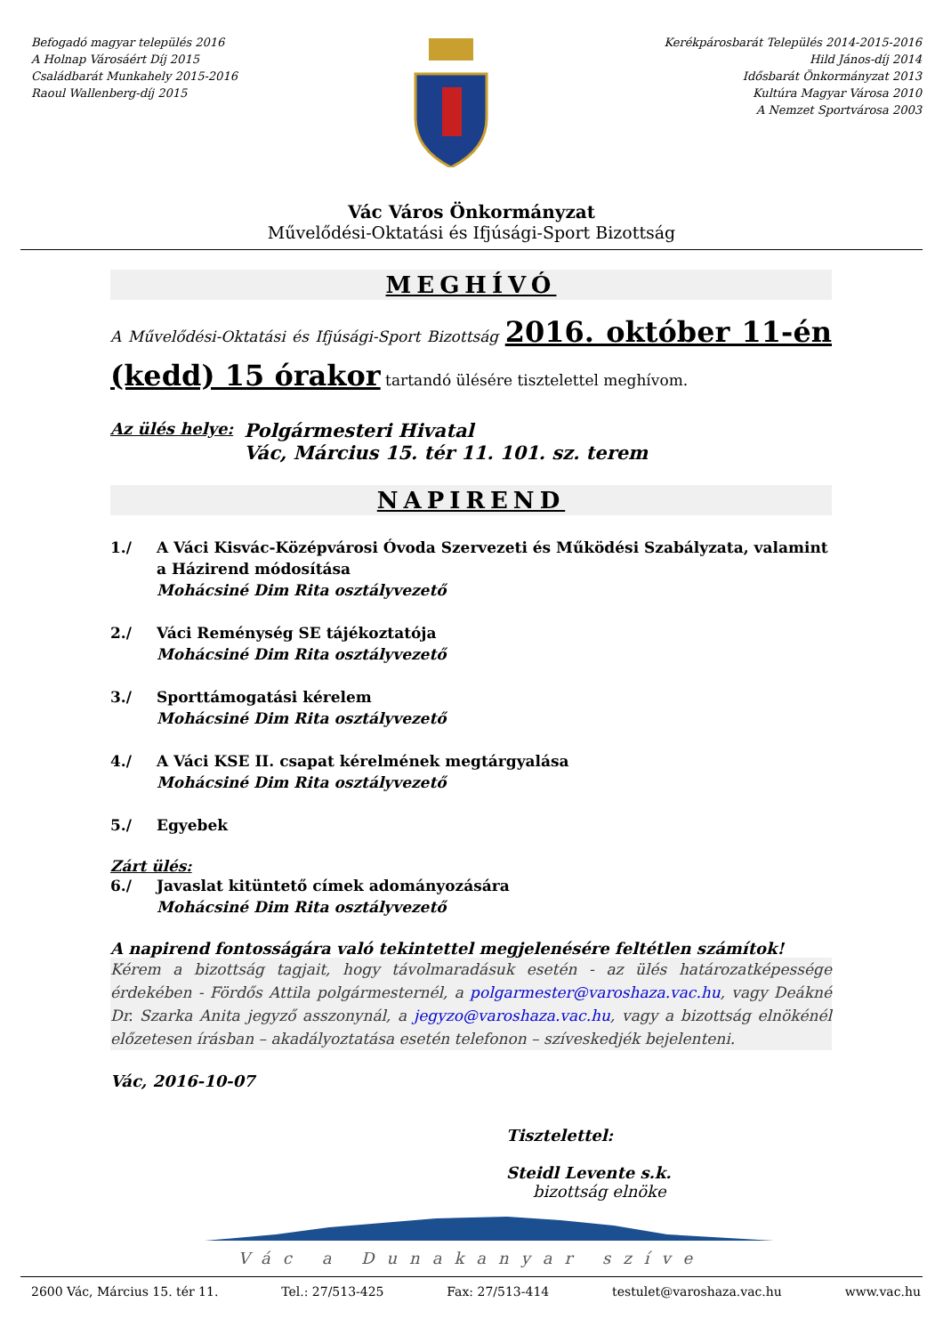Befogadó magyar település 2016
A Holnap Városáért Díj 2015
Családbarát Munkahely 2015-2016
Raoul Wallenberg-díj 2015
Kerékpárosbarát Település 2014-2015-2016
Hild János-díj 2014
Idősbarát Önkormányzat 2013
Kultúra Magyar Városa 2010
A Nemzet Sportvárosa 2003
Vác Város Önkormányzat
Művelődési-Oktatási és Ifjúsági-Sport Bizottság
MEGHÍVÓ
A Művelődési-Oktatási és Ifjúsági-Sport Bizottság 2016. október 11-én (kedd) 15 órakor tartandó ülésére tisztelettel meghívom.
Az ülés helye:
Polgármesteri Hivatal
Vác, Március 15. tér 11. 101. sz. terem
NAPIREND
1./ A Váci Kisvác-Középvárosi Óvoda Szervezeti és Működési Szabályzata, valamint a Házirend módosítása
Mohácsiné Dim Rita osztályvezető
2./ Váci Reménység SE tájékoztatója
Mohácsiné Dim Rita osztályvezető
3./ Sporttámogatási kérelem
Mohácsiné Dim Rita osztályvezető
4./ A Váci KSE II. csapat kérelmének megtárgyalása
Mohácsiné Dim Rita osztályvezető
5./ Egyebek
Zárt ülés:
6./ Javaslat kitüntető címek adományozására
Mohácsiné Dim Rita osztályvezető
A napirend fontosságára való tekintettel megjelenésére feltétlen számítok!
Kérem a bizottság tagjait, hogy távolmaradásuk esetén - az ülés határozatképessége érdekében - Fördős Attila polgármesternél, a polgarmester@varoshaza.vac.hu, vagy Deákné Dr. Szarka Anita jegyző asszonynál, a jegyzo@varoshaza.vac.hu, vagy a bizottság elnökénél előzetesen írásban – akadályoztatása esetén telefonon – szíveskedjék bejelenteni.
Vác, 2016-10-07
Tisztelettel:
Steidl Levente s.k.
bizottság elnöke
Vác a Dunakanyar szíve
2600 Vác, Március 15. tér 11. Tel.: 27/513-425 Fax: 27/513-414 testulet@varoshaza.vac.hu www.vac.hu